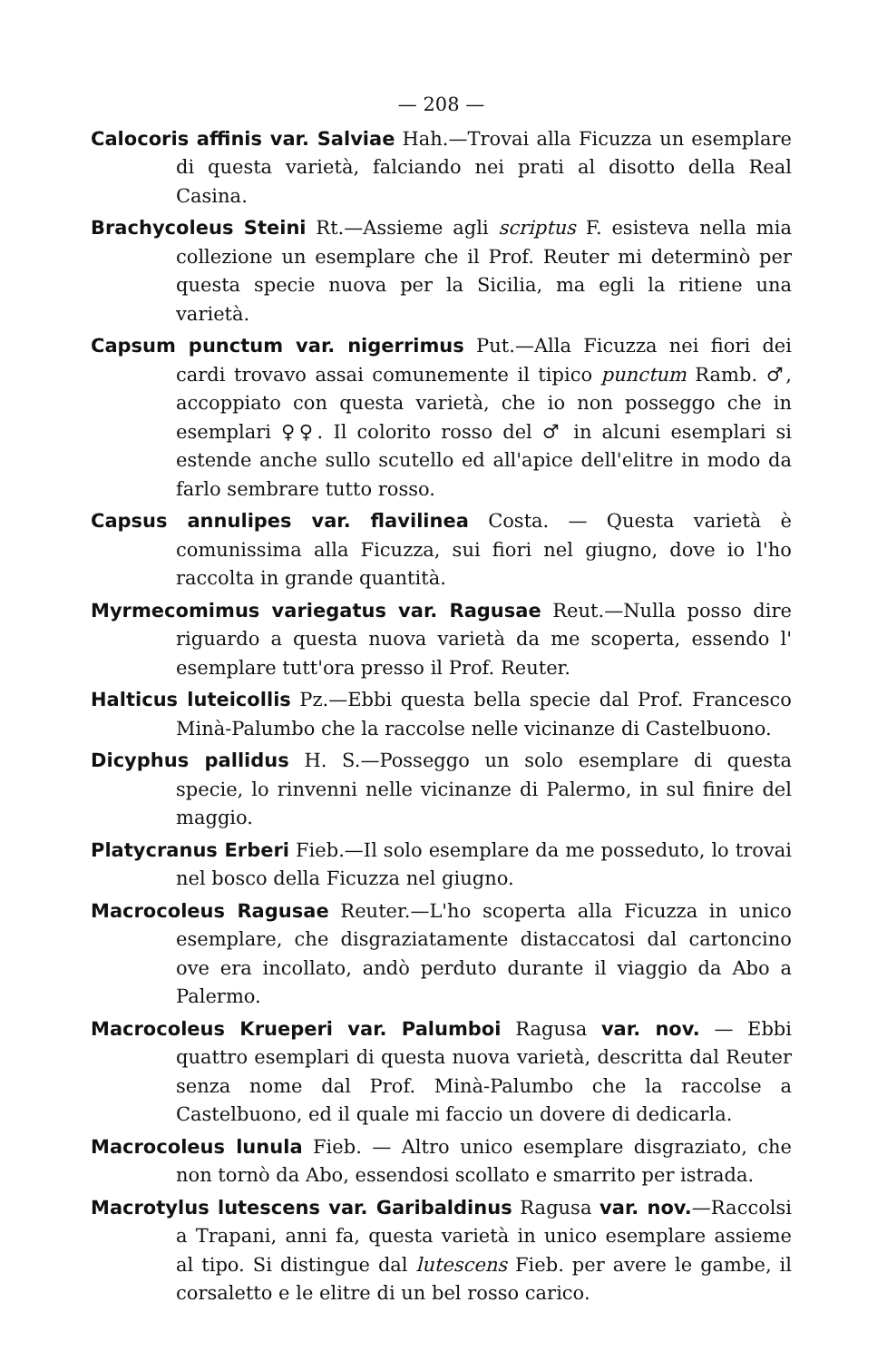— 208 —
Calocoris affinis var. Salviae Hah.—Trovai alla Ficuzza un esemplare di questa varietà, falciando nei prati al disotto della Real Casina.
Brachycoleus Steini Rt.—Assieme agli scriptus F. esisteva nella mia collezione un esemplare che il Prof. Reuter mi determinò per questa specie nuova per la Sicilia, ma egli la ritiene una varietà.
Capsum punctum var. nigerrimus Put.—Alla Ficuzza nei fiori dei cardi trovavo assai comunemente il tipico punctum Ramb. ♂, accoppiato con questa varietà, che io non posseggo che in esemplari ♀♀. Il colorito rosso del ♂ in alcuni esemplari si estende anche sullo scutello ed all'apice dell'elitre in modo da farlo sembrare tutto rosso.
Capsus annulipes var. flavilinea Costa. — Questa varietà è comunissima alla Ficuzza, sui fiori nel giugno, dove io l'ho raccolta in grande quantità.
Myrmecomimus variegatus var. Ragusae Reut.—Nulla posso dire riguardo a questa nuova varietà da me scoperta, essendo l' esemplare tutt'ora presso il Prof. Reuter.
Halticus luteicollis Pz.—Ebbi questa bella specie dal Prof. Francesco Minà-Palumbo che la raccolse nelle vicinanze di Castelbuono.
Dicyphus pallidus H. S.—Posseggo un solo esemplare di questa specie, lo rinvenni nelle vicinanze di Palermo, in sul finire del maggio.
Platycranus Erberi Fieb.—Il solo esemplare da me posseduto, lo trovai nel bosco della Ficuzza nel giugno.
Macrocoleus Ragusae Reuter.—L'ho scoperta alla Ficuzza in unico esemplare, che disgraziatamente distaccatosi dal cartoncino ove era incollato, andò perduto durante il viaggio da Abo a Palermo.
Macrocoleus Krueperi var. Palumboi Ragusa var. nov. — Ebbi quattro esemplari di questa nuova varietà, descritta dal Reuter senza nome dal Prof. Minà-Palumbo che la raccolse a Castelbuono, ed il quale mi faccio un dovere di dedicarla.
Macrocoleus lunula Fieb. — Altro unico esemplare disgraziato, che non tornò da Abo, essendosi scollato e smarrito per istrada.
Macrotylus lutescens var. Garibaldinus Ragusa var. nov.—Raccolsi a Trapani, anni fa, questa varietà in unico esemplare assieme al tipo. Si distingue dal lutescens Fieb. per avere le gambe, il corsaletto e le elitre di un bel rosso carico.